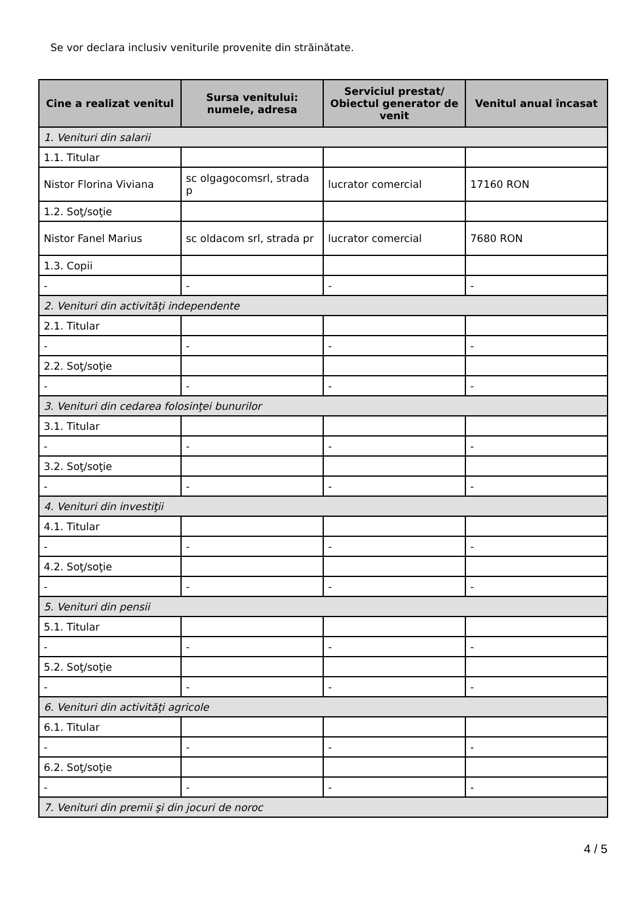Se vor declara inclusiv veniturile provenite din străinătate.
| Cine a realizat venitul | Sursa venitului: numele, adresa | Serviciul prestat/ Obiectul generator de venit | Venitul anual încasat |
| --- | --- | --- | --- |
| 1. Venituri din salarii | | | |
| 1.1. Titular | | | |
| Nistor Florina Viviana | sc olgagocomsrl, strada p | lucrator comercial | 17160 RON |
| 1.2. Soţ/soţie | | | |
| Nistor Fanel Marius | sc oldacom srl, strada pr | lucrator comercial | 7680 RON |
| 1.3. Copii | | | |
| - | - | - | - |
| 2. Venituri din activităţi independente | | | |
| 2.1. Titular | | | |
| - | - | - | - |
| 2.2. Soţ/soţie | | | |
| - | - | - | - |
| 3. Venituri din cedarea folosinţei bunurilor | | | |
| 3.1. Titular | | | |
| - | - | - | - |
| 3.2. Soţ/soţie | | | |
| - | - | - | - |
| 4. Venituri din investiţii | | | |
| 4.1. Titular | | | |
| - | - | - | - |
| 4.2. Soţ/soţie | | | |
| - | - | - | - |
| 5. Venituri din pensii | | | |
| 5.1. Titular | | | |
| - | - | - | - |
| 5.2. Soţ/soţie | | | |
| - | - | - | - |
| 6. Venituri din activităţi agricole | | | |
| 6.1. Titular | | | |
| - | - | - | - |
| 6.2. Soţ/soţie | | | |
| - | - | - | - |
| 7. Venituri din premii şi din jocuri de noroc | | | |
4 / 5